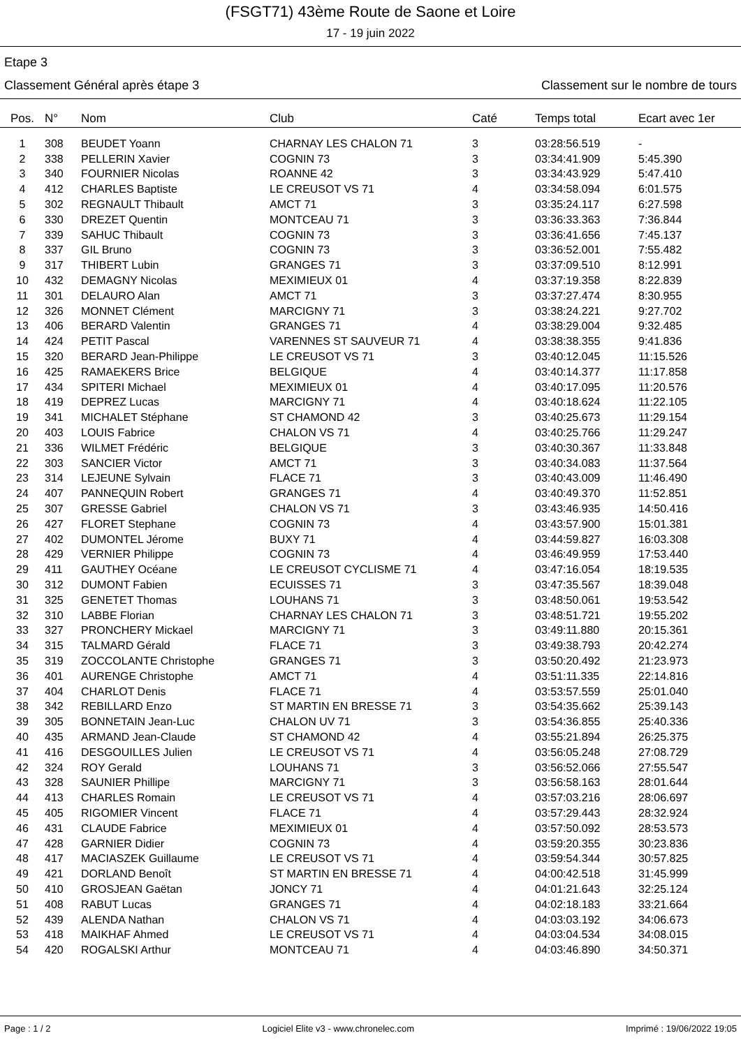(FSGT71) 43ème Route de Saone et Loire
17 - 19 juin 2022
Etape 3
Classement Général après étape 3 Classement sur le nombre de tours
| Pos. | N° | Nom | Club | Caté | Temps total | Ecart avec 1er |
| --- | --- | --- | --- | --- | --- | --- |
| 1 | 308 | BEUDET Yoann | CHARNAY LES CHALON 71 | 3 | 03:28:56.519 | - |
| 2 | 338 | PELLERIN Xavier | COGNIN 73 | 3 | 03:34:41.909 | 5:45.390 |
| 3 | 340 | FOURNIER Nicolas | ROANNE 42 | 3 | 03:34:43.929 | 5:47.410 |
| 4 | 412 | CHARLES Baptiste | LE CREUSOT VS 71 | 4 | 03:34:58.094 | 6:01.575 |
| 5 | 302 | REGNAULT Thibault | AMCT 71 | 3 | 03:35:24.117 | 6:27.598 |
| 6 | 330 | DREZET Quentin | MONTCEAU 71 | 3 | 03:36:33.363 | 7:36.844 |
| 7 | 339 | SAHUC Thibault | COGNIN 73 | 3 | 03:36:41.656 | 7:45.137 |
| 8 | 337 | GIL Bruno | COGNIN 73 | 3 | 03:36:52.001 | 7:55.482 |
| 9 | 317 | THIBERT Lubin | GRANGES 71 | 3 | 03:37:09.510 | 8:12.991 |
| 10 | 432 | DEMAGNY Nicolas | MEXIMIEUX 01 | 4 | 03:37:19.358 | 8:22.839 |
| 11 | 301 | DELAURO Alan | AMCT 71 | 3 | 03:37:27.474 | 8:30.955 |
| 12 | 326 | MONNET Clément | MARCIGNY 71 | 3 | 03:38:24.221 | 9:27.702 |
| 13 | 406 | BERARD Valentin | GRANGES 71 | 4 | 03:38:29.004 | 9:32.485 |
| 14 | 424 | PETIT Pascal | VARENNES ST SAUVEUR 71 | 4 | 03:38:38.355 | 9:41.836 |
| 15 | 320 | BERARD Jean-Philippe | LE CREUSOT VS 71 | 3 | 03:40:12.045 | 11:15.526 |
| 16 | 425 | RAMAEKERS Brice | BELGIQUE | 4 | 03:40:14.377 | 11:17.858 |
| 17 | 434 | SPITERI Michael | MEXIMIEUX 01 | 4 | 03:40:17.095 | 11:20.576 |
| 18 | 419 | DEPREZ Lucas | MARCIGNY 71 | 4 | 03:40:18.624 | 11:22.105 |
| 19 | 341 | MICHALET Stéphane | ST CHAMOND 42 | 3 | 03:40:25.673 | 11:29.154 |
| 20 | 403 | LOUIS Fabrice | CHALON VS 71 | 4 | 03:40:25.766 | 11:29.247 |
| 21 | 336 | WILMET Frédéric | BELGIQUE | 3 | 03:40:30.367 | 11:33.848 |
| 22 | 303 | SANCIER Victor | AMCT 71 | 3 | 03:40:34.083 | 11:37.564 |
| 23 | 314 | LEJEUNE Sylvain | FLACE 71 | 3 | 03:40:43.009 | 11:46.490 |
| 24 | 407 | PANNEQUIN Robert | GRANGES 71 | 4 | 03:40:49.370 | 11:52.851 |
| 25 | 307 | GRESSE Gabriel | CHALON VS 71 | 3 | 03:43:46.935 | 14:50.416 |
| 26 | 427 | FLORET Stephane | COGNIN 73 | 4 | 03:43:57.900 | 15:01.381 |
| 27 | 402 | DUMONTEL Jérome | BUXY 71 | 4 | 03:44:59.827 | 16:03.308 |
| 28 | 429 | VERNIER Philippe | COGNIN 73 | 4 | 03:46:49.959 | 17:53.440 |
| 29 | 411 | GAUTHEY Océane | LE CREUSOT CYCLISME 71 | 4 | 03:47:16.054 | 18:19.535 |
| 30 | 312 | DUMONT Fabien | ECUISSES 71 | 3 | 03:47:35.567 | 18:39.048 |
| 31 | 325 | GENETET Thomas | LOUHANS 71 | 3 | 03:48:50.061 | 19:53.542 |
| 32 | 310 | LABBE Florian | CHARNAY LES CHALON 71 | 3 | 03:48:51.721 | 19:55.202 |
| 33 | 327 | PRONCHERY Mickael | MARCIGNY 71 | 3 | 03:49:11.880 | 20:15.361 |
| 34 | 315 | TALMARD Gérald | FLACE 71 | 3 | 03:49:38.793 | 20:42.274 |
| 35 | 319 | ZOCCOLANTE Christophe | GRANGES 71 | 3 | 03:50:20.492 | 21:23.973 |
| 36 | 401 | AURENGE Christophe | AMCT 71 | 4 | 03:51:11.335 | 22:14.816 |
| 37 | 404 | CHARLOT Denis | FLACE 71 | 4 | 03:53:57.559 | 25:01.040 |
| 38 | 342 | REBILLARD Enzo | ST MARTIN EN BRESSE 71 | 3 | 03:54:35.662 | 25:39.143 |
| 39 | 305 | BONNETAIN Jean-Luc | CHALON UV 71 | 3 | 03:54:36.855 | 25:40.336 |
| 40 | 435 | ARMAND Jean-Claude | ST CHAMOND 42 | 4 | 03:55:21.894 | 26:25.375 |
| 41 | 416 | DESGOUILLES Julien | LE CREUSOT VS 71 | 4 | 03:56:05.248 | 27:08.729 |
| 42 | 324 | ROY Gerald | LOUHANS 71 | 3 | 03:56:52.066 | 27:55.547 |
| 43 | 328 | SAUNIER Phillipe | MARCIGNY 71 | 3 | 03:56:58.163 | 28:01.644 |
| 44 | 413 | CHARLES Romain | LE CREUSOT VS 71 | 4 | 03:57:03.216 | 28:06.697 |
| 45 | 405 | RIGOMIER Vincent | FLACE 71 | 4 | 03:57:29.443 | 28:32.924 |
| 46 | 431 | CLAUDE Fabrice | MEXIMIEUX 01 | 4 | 03:57:50.092 | 28:53.573 |
| 47 | 428 | GARNIER Didier | COGNIN 73 | 4 | 03:59:20.355 | 30:23.836 |
| 48 | 417 | MACIASZEK Guillaume | LE CREUSOT VS 71 | 4 | 03:59:54.344 | 30:57.825 |
| 49 | 421 | DORLAND Benoît | ST MARTIN EN BRESSE 71 | 4 | 04:00:42.518 | 31:45.999 |
| 50 | 410 | GROSJEAN Gaëtan | JONCY 71 | 4 | 04:01:21.643 | 32:25.124 |
| 51 | 408 | RABUT Lucas | GRANGES 71 | 4 | 04:02:18.183 | 33:21.664 |
| 52 | 439 | ALENDA Nathan | CHALON VS 71 | 4 | 04:03:03.192 | 34:06.673 |
| 53 | 418 | MAIKHAF Ahmed | LE CREUSOT VS 71 | 4 | 04:03:04.534 | 34:08.015 |
| 54 | 420 | ROGALSKI Arthur | MONTCEAU 71 | 4 | 04:03:46.890 | 34:50.371 |
Page : 1 / 2 Logiciel Elite v3 - www.chronelec.com Imprimé : 19/06/2022 19:05